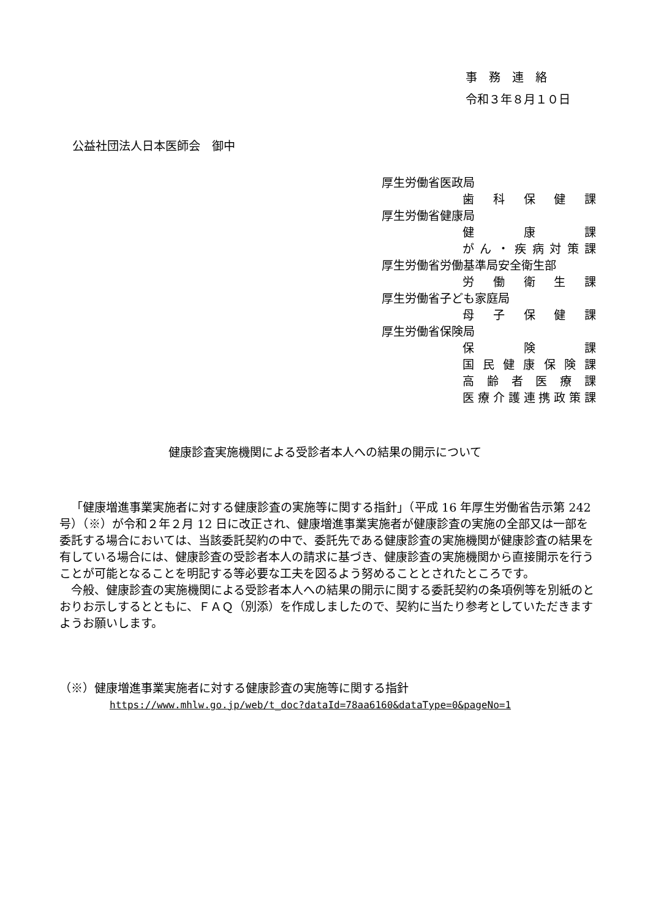事　務　連　絡
令和３年８月１０日
公益社団法人日本医師会　御中
厚生労働省医政局
歯科保健課
厚生労働省健康局
健康課
がん ・ 疾病対策課
厚生労働省労働基準局安全衛生部
労働衛生課
厚生労働省子ども家庭局
母子保健課
厚生労働省保険局
保険課
国民健康保険課
高齢者医療課
医療介護連携政策課
健康診査実施機関による受診者本人への結果の開示について
「健康増進事業実施者に対する健康診査の実施等に関する指針」（平成 16 年厚生労働省告示第 242 号）（※）が令和２年２月 12 日に改正され、健康増進事業実施者が健康診査の実施の全部又は一部を委託する場合においては、当該委託契約の中で、委託先である健康診査の実施機関が健康診査の結果を有している場合には、健康診査の受診者本人の請求に基づき、健康診査の実施機関から直接開示を行うことが可能となることを明記する等必要な工夫を図るよう努めることとされたところです。
今般、健康診査の実施機関による受診者本人への結果の開示に関する委託契約の条項例等を別紙のとおりお示しするとともに、ＦＡＱ（別添）を作成しましたので、契約に当たり参考としていただきますようお願いします。
（※）健康増進事業実施者に対する健康診査の実施等に関する指針
https://www.mhlw.go.jp/web/t_doc?dataId=78aa6160&dataType=0&pageNo=1